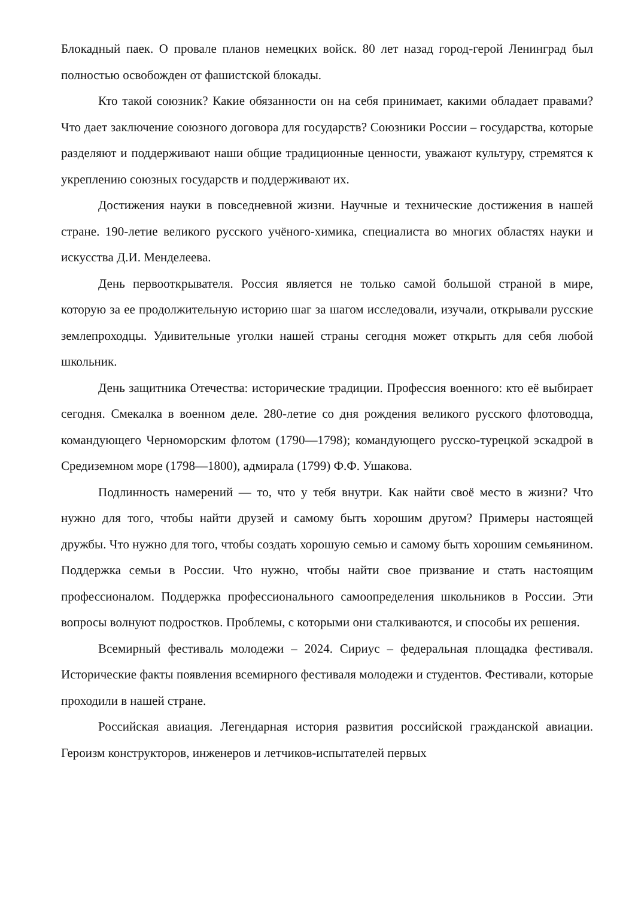Блокадный паек. О провале планов немецких войск. 80 лет назад город-герой Ленинград был полностью освобожден от фашистской блокады.
Кто такой союзник? Какие обязанности он на себя принимает, какими обладает правами? Что дает заключение союзного договора для государств? Союзники России – государства, которые разделяют и поддерживают наши общие традиционные ценности, уважают культуру, стремятся к укреплению союзных государств и поддерживают их.
Достижения науки в повседневной жизни. Научные и технические достижения в нашей стране. 190-летие великого русского учёного-химика, специалиста во многих областях науки и искусства Д.И. Менделеева.
День первооткрывателя. Россия является не только самой большой страной в мире, которую за ее продолжительную историю шаг за шагом исследовали, изучали, открывали русские землепроходцы. Удивительные уголки нашей страны сегодня может открыть для себя любой школьник.
День защитника Отечества: исторические традиции. Профессия военного: кто её выбирает сегодня. Смекалка в военном деле. 280-летие со дня рождения великого русского флотоводца, командующего Черноморским флотом (1790—1798); командующего русско-турецкой эскадрой в Средиземном море (1798—1800), адмирала (1799) Ф.Ф. Ушакова.
Подлинность намерений — то, что у тебя внутри. Как найти своё место в жизни? Что нужно для того, чтобы найти друзей и самому быть хорошим другом? Примеры настоящей дружбы. Что нужно для того, чтобы создать хорошую семью и самому быть хорошим семьянином. Поддержка семьи в России. Что нужно, чтобы найти свое призвание и стать настоящим профессионалом. Поддержка профессионального самоопределения школьников в России. Эти вопросы волнуют подростков. Проблемы, с которыми они сталкиваются, и способы их решения.
Всемирный фестиваль молодежи – 2024. Сириус – федеральная площадка фестиваля. Исторические факты появления всемирного фестиваля молодежи и студентов. Фестивали, которые проходили в нашей стране.
Российская авиация. Легендарная история развития российской гражданской авиации. Героизм конструкторов, инженеров и летчиков-испытателей первых